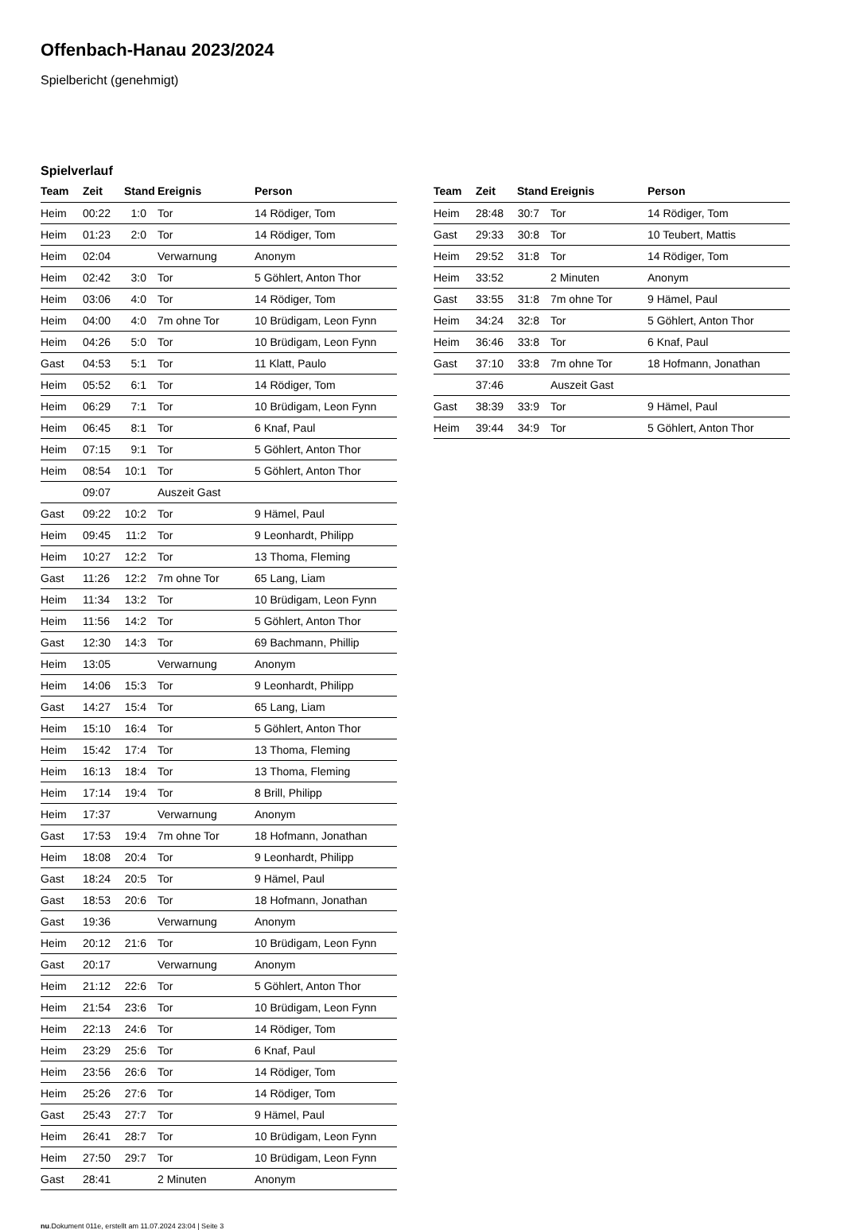Offenbach-Hanau 2023/2024
Spielbericht (genehmigt)
Spielverlauf
| Team | Zeit | Stand | Ereignis | Person |
| --- | --- | --- | --- | --- |
| Heim | 00:22 | 1:0 | Tor | 14 Rödiger, Tom |
| Heim | 01:23 | 2:0 | Tor | 14 Rödiger, Tom |
| Heim | 02:04 | | Verwarnung | Anonym |
| Heim | 02:42 | 3:0 | Tor | 5 Göhlert, Anton Thor |
| Heim | 03:06 | 4:0 | Tor | 14 Rödiger, Tom |
| Heim | 04:00 | 4:0 | 7m ohne Tor | 10 Brüdigam, Leon Fynn |
| Heim | 04:26 | 5:0 | Tor | 10 Brüdigam, Leon Fynn |
| Gast | 04:53 | 5:1 | Tor | 11 Klatt, Paulo |
| Heim | 05:52 | 6:1 | Tor | 14 Rödiger, Tom |
| Heim | 06:29 | 7:1 | Tor | 10 Brüdigam, Leon Fynn |
| Heim | 06:45 | 8:1 | Tor | 6 Knaf, Paul |
| Heim | 07:15 | 9:1 | Tor | 5 Göhlert, Anton Thor |
| Heim | 08:54 | 10:1 | Tor | 5 Göhlert, Anton Thor |
| | 09:07 | | Auszeit Gast | |
| Gast | 09:22 | 10:2 | Tor | 9 Hämel, Paul |
| Heim | 09:45 | 11:2 | Tor | 9 Leonhardt, Philipp |
| Heim | 10:27 | 12:2 | Tor | 13 Thoma, Fleming |
| Gast | 11:26 | 12:2 | 7m ohne Tor | 65 Lang, Liam |
| Heim | 11:34 | 13:2 | Tor | 10 Brüdigam, Leon Fynn |
| Heim | 11:56 | 14:2 | Tor | 5 Göhlert, Anton Thor |
| Gast | 12:30 | 14:3 | Tor | 69 Bachmann, Phillip |
| Heim | 13:05 | | Verwarnung | Anonym |
| Heim | 14:06 | 15:3 | Tor | 9 Leonhardt, Philipp |
| Gast | 14:27 | 15:4 | Tor | 65 Lang, Liam |
| Heim | 15:10 | 16:4 | Tor | 5 Göhlert, Anton Thor |
| Heim | 15:42 | 17:4 | Tor | 13 Thoma, Fleming |
| Heim | 16:13 | 18:4 | Tor | 13 Thoma, Fleming |
| Heim | 17:14 | 19:4 | Tor | 8 Brill, Philipp |
| Heim | 17:37 | | Verwarnung | Anonym |
| Gast | 17:53 | 19:4 | 7m ohne Tor | 18 Hofmann, Jonathan |
| Heim | 18:08 | 20:4 | Tor | 9 Leonhardt, Philipp |
| Gast | 18:24 | 20:5 | Tor | 9 Hämel, Paul |
| Gast | 18:53 | 20:6 | Tor | 18 Hofmann, Jonathan |
| Gast | 19:36 | | Verwarnung | Anonym |
| Heim | 20:12 | 21:6 | Tor | 10 Brüdigam, Leon Fynn |
| Gast | 20:17 | | Verwarnung | Anonym |
| Heim | 21:12 | 22:6 | Tor | 5 Göhlert, Anton Thor |
| Heim | 21:54 | 23:6 | Tor | 10 Brüdigam, Leon Fynn |
| Heim | 22:13 | 24:6 | Tor | 14 Rödiger, Tom |
| Heim | 23:29 | 25:6 | Tor | 6 Knaf, Paul |
| Heim | 23:56 | 26:6 | Tor | 14 Rödiger, Tom |
| Heim | 25:26 | 27:6 | Tor | 14 Rödiger, Tom |
| Gast | 25:43 | 27:7 | Tor | 9 Hämel, Paul |
| Heim | 26:41 | 28:7 | Tor | 10 Brüdigam, Leon Fynn |
| Heim | 27:50 | 29:7 | Tor | 10 Brüdigam, Leon Fynn |
| Gast | 28:41 | | 2 Minuten | Anonym |
| Team | Zeit | Stand | Ereignis | Person |
| --- | --- | --- | --- | --- |
| Heim | 28:48 | 30:7 | Tor | 14 Rödiger, Tom |
| Gast | 29:33 | 30:8 | Tor | 10 Teubert, Mattis |
| Heim | 29:52 | 31:8 | Tor | 14 Rödiger, Tom |
| Heim | 33:52 | | 2 Minuten | Anonym |
| Gast | 33:55 | 31:8 | 7m ohne Tor | 9 Hämel, Paul |
| Heim | 34:24 | 32:8 | Tor | 5 Göhlert, Anton Thor |
| Heim | 36:46 | 33:8 | Tor | 6 Knaf, Paul |
| Gast | 37:10 | 33:8 | 7m ohne Tor | 18 Hofmann, Jonathan |
| | 37:46 | | Auszeit Gast | |
| Gast | 38:39 | 33:9 | Tor | 9 Hämel, Paul |
| Heim | 39:44 | 34:9 | Tor | 5 Göhlert, Anton Thor |
nu.Dokument 011e, erstellt am 11.07.2024 23:04 | Seite 3